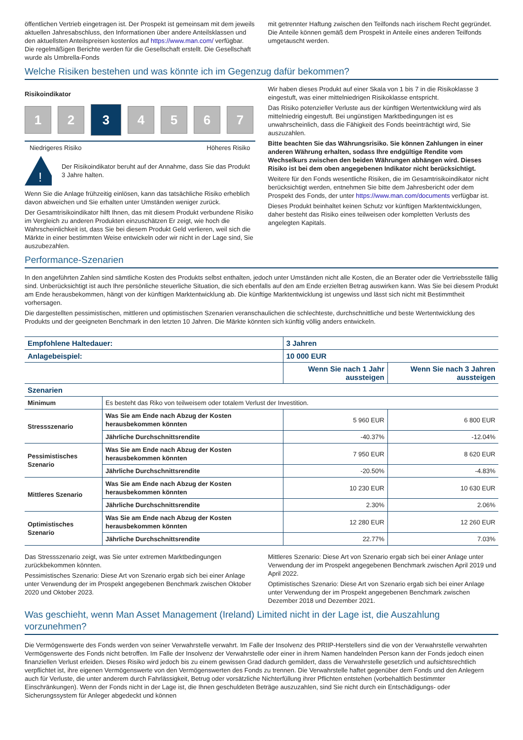öffentlichen Vertrieb eingetragen ist. Der Prospekt ist gemeinsam mit dem jeweils aktuellen Jahresabschluss, den Informationen über andere Anteilsklassen und den aktuellsten Anteilspreisen kostenlos auf https://www.man.com/ verfügbar. Die regelmäßigen Berichte werden für die Gesellschaft erstellt. Die Gesellschaft wurde als Umbrella-Fonds
mit getrennter Haftung zwischen den Teilfonds nach irischem Recht gegründet. Die Anteile können gemäß dem Prospekt in Anteile eines anderen Teilfonds umgetauscht werden.
Welche Risiken bestehen und was könnte ich im Gegenzug dafür bekommen?
Risikoindikator
1 2
3
4 5 6 7
Niedrigeres Risiko Höheres Risiko
!
Der Risikoindikator beruht auf der Annahme, dass Sie das Produkt 3 Jahre halten.
Wenn Sie die Anlage frühzeitig einlösen, kann das tatsächliche Risiko erheblich davon abweichen und Sie erhalten unter Umständen weniger zurück.
Der Gesamtrisikoindikator hilft Ihnen, das mit diesem Produkt verbundene Risiko im Vergleich zu anderen Produkten einzuschätzen Er zeigt, wie hoch die Wahrscheinlichkeit ist, dass Sie bei diesem Produkt Geld verlieren, weil sich die Märkte in einer bestimmten Weise entwickeln oder wir nicht in der Lage sind, Sie auszubezahlen.
Wir haben dieses Produkt auf einer Skala von 1 bis 7 in die Risikoklasse 3 eingestuft, was einer mittelniedrigen Risikoklasse entspricht.
Das Risiko potenzieller Verluste aus der künftigen Wertentwicklung wird als mittelniedrig eingestuft. Bei ungünstigen Marktbedingungen ist es unwahrscheinlich, dass die Fähigkeit des Fonds beeinträchtigt wird, Sie auszuzahlen.
Bitte beachten Sie das Währungsrisiko. Sie können Zahlungen in einer anderen Währung erhalten, sodass Ihre endgültige Rendite vom Wechselkurs zwischen den beiden Währungen abhängen wird. Dieses Risiko ist bei dem oben angegebenen Indikator nicht berücksichtigt.
Weitere für den Fonds wesentliche Risiken, die im Gesamtrisikoindikator nicht berücksichtigt werden, entnehmen Sie bitte dem Jahresbericht oder dem Prospekt des Fonds, der unter https://www.man.com/documents verfügbar ist.
Dieses Produkt beinhaltet keinen Schutz vor künftigen Marktentwicklungen, daher besteht das Risiko eines teilweisen oder kompletten Verlusts des angelegten Kapitals.
Performance-Szenarien
In den angeführten Zahlen sind sämtliche Kosten des Produkts selbst enthalten, jedoch unter Umständen nicht alle Kosten, die an Berater oder die Vertriebsstelle fällig sind. Unberücksichtigt ist auch Ihre persönliche steuerliche Situation, die sich ebenfalls auf den am Ende erzielten Betrag auswirken kann. Was Sie bei diesem Produkt am Ende herausbekommen, hängt von der künftigen Marktentwicklung ab. Die künftige Marktentwicklung ist ungewiss und lässt sich nicht mit Bestimmtheit vorhersagen.
Die dargestellten pessimistischen, mittleren und optimistischen Szenarien veranschaulichen die schlechteste, durchschnittliche und beste Wertentwicklung des Produkts und der geeigneten Benchmark in den letzten 10 Jahren. Die Märkte könnten sich künftig völlig anders entwickeln.
| Empfohlene Haltedauer: | | 3 Jahren | |
| --- | --- | --- | --- |
| Anlagebeispiel: | | 10 000 EUR | |
| | | Wenn Sie nach 1 Jahr aussteigen | Wenn Sie nach 3 Jahren aussteigen |
| Szenarien | | | |
| Minimum | Es besteht das Riko von teilweisem oder totalem Verlust der Investition. | | |
| Stressszenario | Was Sie am Ende nach Abzug der Kosten herausbekommen könnten | 5 960 EUR | 6 800 EUR |
| | Jährliche Durchschnittsrendite | -40.37% | -12.04% |
| Pessimistisches Szenario | Was Sie am Ende nach Abzug der Kosten herausbekommen könnten | 7 950 EUR | 8 620 EUR |
| | Jährliche Durchschnittsrendite | -20.50% | -4.83% |
| Mittleres Szenario | Was Sie am Ende nach Abzug der Kosten herausbekommen könnten | 10 230 EUR | 10 630 EUR |
| | Jährliche Durchschnittsrendite | 2.30% | 2.06% |
| Optimistisches Szenario | Was Sie am Ende nach Abzug der Kosten herausbekommen könnten | 12 280 EUR | 12 260 EUR |
| | Jährliche Durchschnittsrendite | 22.77% | 7.03% |
Das Stressszenario zeigt, was Sie unter extremen Marktbedingungen zurückbekommen könnten.
Pessimistisches Szenario: Diese Art von Szenario ergab sich bei einer Anlage unter Verwendung der im Prospekt angegebenen Benchmark zwischen Oktober 2020 und Oktober 2023.
Mittleres Szenario: Diese Art von Szenario ergab sich bei einer Anlage unter Verwendung der im Prospekt angegebenen Benchmark zwischen April 2019 und April 2022.
Optimistisches Szenario: Diese Art von Szenario ergab sich bei einer Anlage unter Verwendung der im Prospekt angegebenen Benchmark zwischen Dezember 2018 und Dezember 2021.
Was geschieht, wenn Man Asset Management (Ireland) Limited nicht in der Lage ist, die Auszahlung vorzunehmen?
Die Vermögenswerte des Fonds werden von seiner Verwahrstelle verwahrt. Im Falle der Insolvenz des PRIIP-Herstellers sind die von der Verwahrstelle verwahrten Vermögenswerte des Fonds nicht betroffen. Im Falle der Insolvenz der Verwahrstelle oder einer in ihrem Namen handelnden Person kann der Fonds jedoch einen finanziellen Verlust erleiden. Dieses Risiko wird jedoch bis zu einem gewissen Grad dadurch gemildert, dass die Verwahrstelle gesetzlich und aufsichtsrechtlich verpflichtet ist, ihre eigenen Vermögenswerte von den Vermögenswerten des Fonds zu trennen. Die Verwahrstelle haftet gegenüber dem Fonds und den Anlegern auch für Verluste, die unter anderem durch Fahrlässigkeit, Betrug oder vorsätzliche Nichterfüllung ihrer Pflichten entstehen (vorbehaltlich bestimmter Einschränkungen). Wenn der Fonds nicht in der Lage ist, die Ihnen geschuldeten Beträge auszuzahlen, sind Sie nicht durch ein Entschädigungs- oder Sicherungssystem für Anleger abgedeckt und können